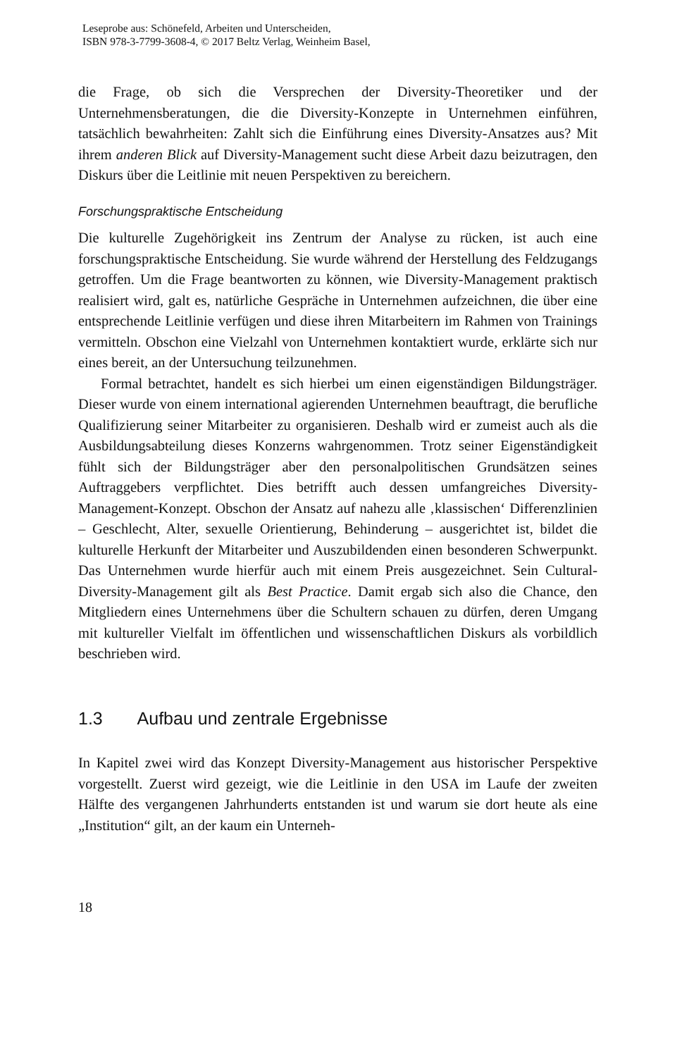Leseprobe aus: Schönefeld, Arbeiten und Unterscheiden,
ISBN 978-3-7799-3608-4, © 2017 Beltz Verlag, Weinheim Basel,
die Frage, ob sich die Versprechen der Diversity-Theoretiker und der Unternehmensberatungen, die die Diversity-Konzepte in Unternehmen einführen, tatsächlich bewahrheiten: Zahlt sich die Einführung eines Diversity-Ansatzes aus? Mit ihrem anderen Blick auf Diversity-Management sucht diese Arbeit dazu beizutragen, den Diskurs über die Leitlinie mit neuen Perspektiven zu bereichern.
Forschungspraktische Entscheidung
Die kulturelle Zugehörigkeit ins Zentrum der Analyse zu rücken, ist auch eine forschungspraktische Entscheidung. Sie wurde während der Herstellung des Feldzugangs getroffen. Um die Frage beantworten zu können, wie Diversity-Management praktisch realisiert wird, galt es, natürliche Gespräche in Unternehmen aufzeichnen, die über eine entsprechende Leitlinie verfügen und diese ihren Mitarbeitern im Rahmen von Trainings vermitteln. Obschon eine Vielzahl von Unternehmen kontaktiert wurde, erklärte sich nur eines bereit, an der Untersuchung teilzunehmen.
Formal betrachtet, handelt es sich hierbei um einen eigenständigen Bildungsträger. Dieser wurde von einem international agierenden Unternehmen beauftragt, die berufliche Qualifizierung seiner Mitarbeiter zu organisieren. Deshalb wird er zumeist auch als die Ausbildungsabteilung dieses Konzerns wahrgenommen. Trotz seiner Eigenständigkeit fühlt sich der Bildungsträger aber den personalpolitischen Grundsätzen seines Auftraggebers verpflichtet. Dies betrifft auch dessen umfangreiches Diversity-Management-Konzept. Obschon der Ansatz auf nahezu alle ‚klassischen‘ Differenzlinien – Geschlecht, Alter, sexuelle Orientierung, Behinderung – ausgerichtet ist, bildet die kulturelle Herkunft der Mitarbeiter und Auszubildenden einen besonderen Schwerpunkt. Das Unternehmen wurde hierfür auch mit einem Preis ausgezeichnet. Sein Cultural-Diversity-Management gilt als Best Practice. Damit ergab sich also die Chance, den Mitgliedern eines Unternehmens über die Schultern schauen zu dürfen, deren Umgang mit kultureller Vielfalt im öffentlichen und wissenschaftlichen Diskurs als vorbildlich beschrieben wird.
1.3 Aufbau und zentrale Ergebnisse
In Kapitel zwei wird das Konzept Diversity-Management aus historischer Perspektive vorgestellt. Zuerst wird gezeigt, wie die Leitlinie in den USA im Laufe der zweiten Hälfte des vergangenen Jahrhunderts entstanden ist und warum sie dort heute als eine „Institution“ gilt, an der kaum ein Unterneh-
18